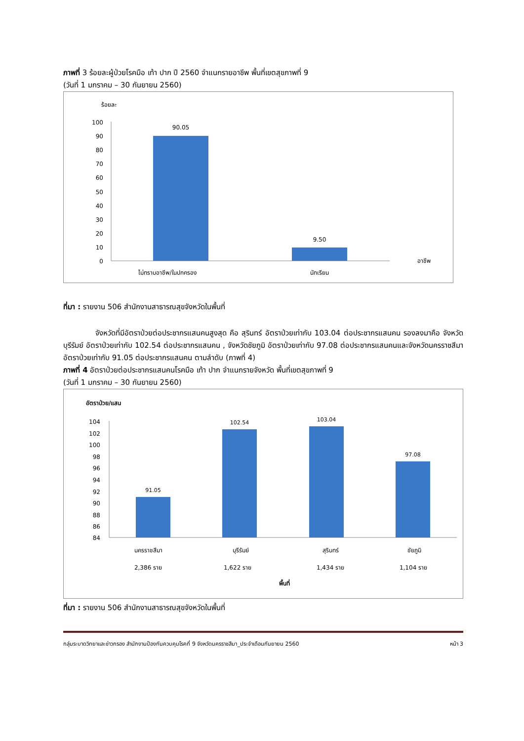ภาพที่ 3 ร้อยละผู้ป่วยโรคมือ เท้า ปาก ปี 2560 จำแนกรายอาชีพ พื้นที่เขตสุขภาพที่ 9
(วันที่ 1 มกราคม – 30 กันยายน 2560)
ร้อยละ
100
90
80
70
60
50
40
30
20
10
0
90.05
9.50
ไม่ทราบอาชีพ/ในปกครอง
นักเรียน
อาชีพ
ที่มา : รายงาน 506 สำนักงานสาธารณสุขจังหวัดในพื้นที่
จังหวัดที่มีอัตราป่วยต่อประชากรแสนคนสูงสุด คือ สุรินทร์ อัตราป่วยเท่ากับ 103.04 ต่อประชากรแสนคน รองลงมาคือ จังหวัด บุรีรัมย์ อัตราป่วยเท่ากับ 102.54 ต่อประชากรแสนคน , จังหวัดชัยภูมิ อัตราป่วยเท่ากับ 97.08 ต่อประชากรแสนคนและจังหวัดนครราชสีมา อัตราป่วยเท่ากับ 91.05 ต่อประชากรแสนคน ตามลำดับ (ภาพที่ 4)
ภาพที่ 4 อัตราป่วยต่อประชากรแสนคนโรคมือ เท้า ปาก จำแนกรายจังหวัด พื้นที่เขตสุขภาพที่ 9
(วันที่ 1 มกราคม – 30 กันยายน 2560)
อัตราป่วย/แสน
104
102
100
98
96
94
92
90
88
86
84
91.05
102.54
103.04
97.08
นครราชสีมา
บุรีรัมย์
สุรินทร์
ชัยภูมิ
2,386 ราย
1,622 ราย
1,434 ราย
1,104 ราย
พื้นที่
ที่มา : รายงาน 506 สำนักงานสาธารณสุขจังหวัดในพื้นที่
กลุ่มระบาดวิทยาและข่าวกรอง สำนักงานป้องกันควบคุมโรคที่ 9 จังหวัดนครราชสีมา_ประจำเดือนกันยายน 2560 หน้า 3